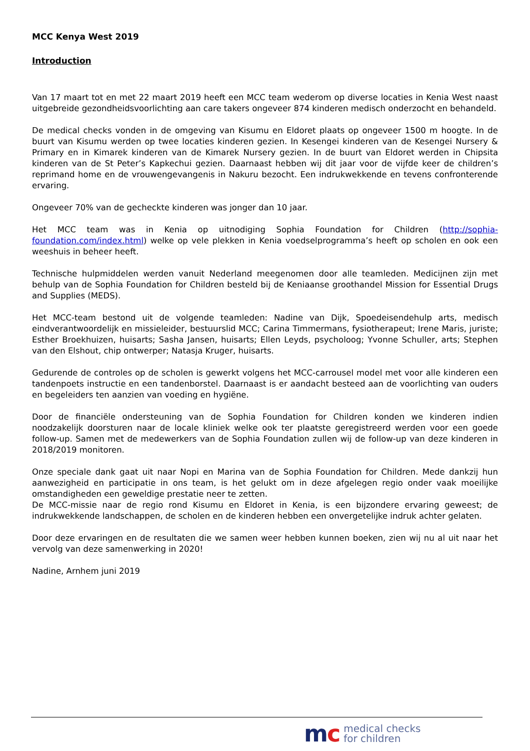MCC Kenya West 2019
Introduction
Van 17 maart tot en met 22 maart 2019 heeft een MCC team wederom op diverse locaties in Kenia West naast uitgebreide gezondheidsvoorlichting aan care takers ongeveer 874 kinderen medisch onderzocht en behandeld.
De medical checks vonden in de omgeving van Kisumu en Eldoret plaats op ongeveer 1500 m hoogte. In de buurt van Kisumu werden op twee locaties kinderen gezien. In Kesengei kinderen van de Kesengei Nursery & Primary en in Kimarek kinderen van de Kimarek Nursery gezien. In de buurt van Eldoret werden in Chipsita kinderen van de St Peter’s Kapkechui gezien. Daarnaast hebben wij dit jaar voor de vijfde keer de children’s reprimand home en de vrouwengevangenis in Nakuru bezocht. Een indrukwekkende en tevens confronterende ervaring.
Ongeveer 70% van de gecheckte kinderen was jonger dan 10 jaar.
Het MCC team was in Kenia op uitnodiging Sophia Foundation for Children (http://sophia-foundation.com/index.html) welke op vele plekken in Kenia voedselprogramma’s heeft op scholen en ook een weeshuis in beheer heeft.
Technische hulpmiddelen werden vanuit Nederland meegenomen door alle teamleden. Medicijnen zijn met behulp van de Sophia Foundation for Children besteld bij de Keniaanse groothandel Mission for Essential Drugs and Supplies (MEDS).
Het MCC-team bestond uit de volgende teamleden: Nadine van Dijk, Spoedeisendehulp arts, medisch eindverantwoordelijk en missieleider, bestuurslid MCC; Carina Timmermans, fysiotherapeut; Irene Maris, juriste; Esther Broekhuizen, huisarts; Sasha Jansen, huisarts; Ellen Leyds, psycholoog; Yvonne Schuller, arts; Stephen van den Elshout, chip ontwerper; Natasja Kruger, huisarts.
Gedurende de controles op de scholen is gewerkt volgens het MCC-carrousel model met voor alle kinderen een tandenpoets instructie en een tandenborstel. Daarnaast is er aandacht besteed aan de voorlichting van ouders en begeleiders ten aanzien van voeding en hygiëne.
Door de financiële ondersteuning van de Sophia Foundation for Children konden we kinderen indien noodzakelijk doorsturen naar de locale kliniek welke ook ter plaatste geregistreerd werden voor een goede follow-up. Samen met de medewerkers van de Sophia Foundation zullen wij de follow-up van deze kinderen in 2018/2019 monitoren.
Onze speciale dank gaat uit naar Nopi en Marina van de Sophia Foundation for Children. Mede dankzij hun aanwezigheid en participatie in ons team, is het gelukt om in deze afgelegen regio onder vaak moeilijke omstandigheden een geweldige prestatie neer te zetten.
De MCC-missie naar de regio rond Kisumu en Eldoret in Kenia, is een bijzondere ervaring geweest; de indrukwekkende landschappen, de scholen en de kinderen hebben een onvergetelijke indruk achter gelaten.
Door deze ervaringen en de resultaten die we samen weer hebben kunnen boeken, zien wij nu al uit naar het vervolg van deze samenwerking in 2020!
Nadine, Arnhem juni 2019
mc
medical checks
for children